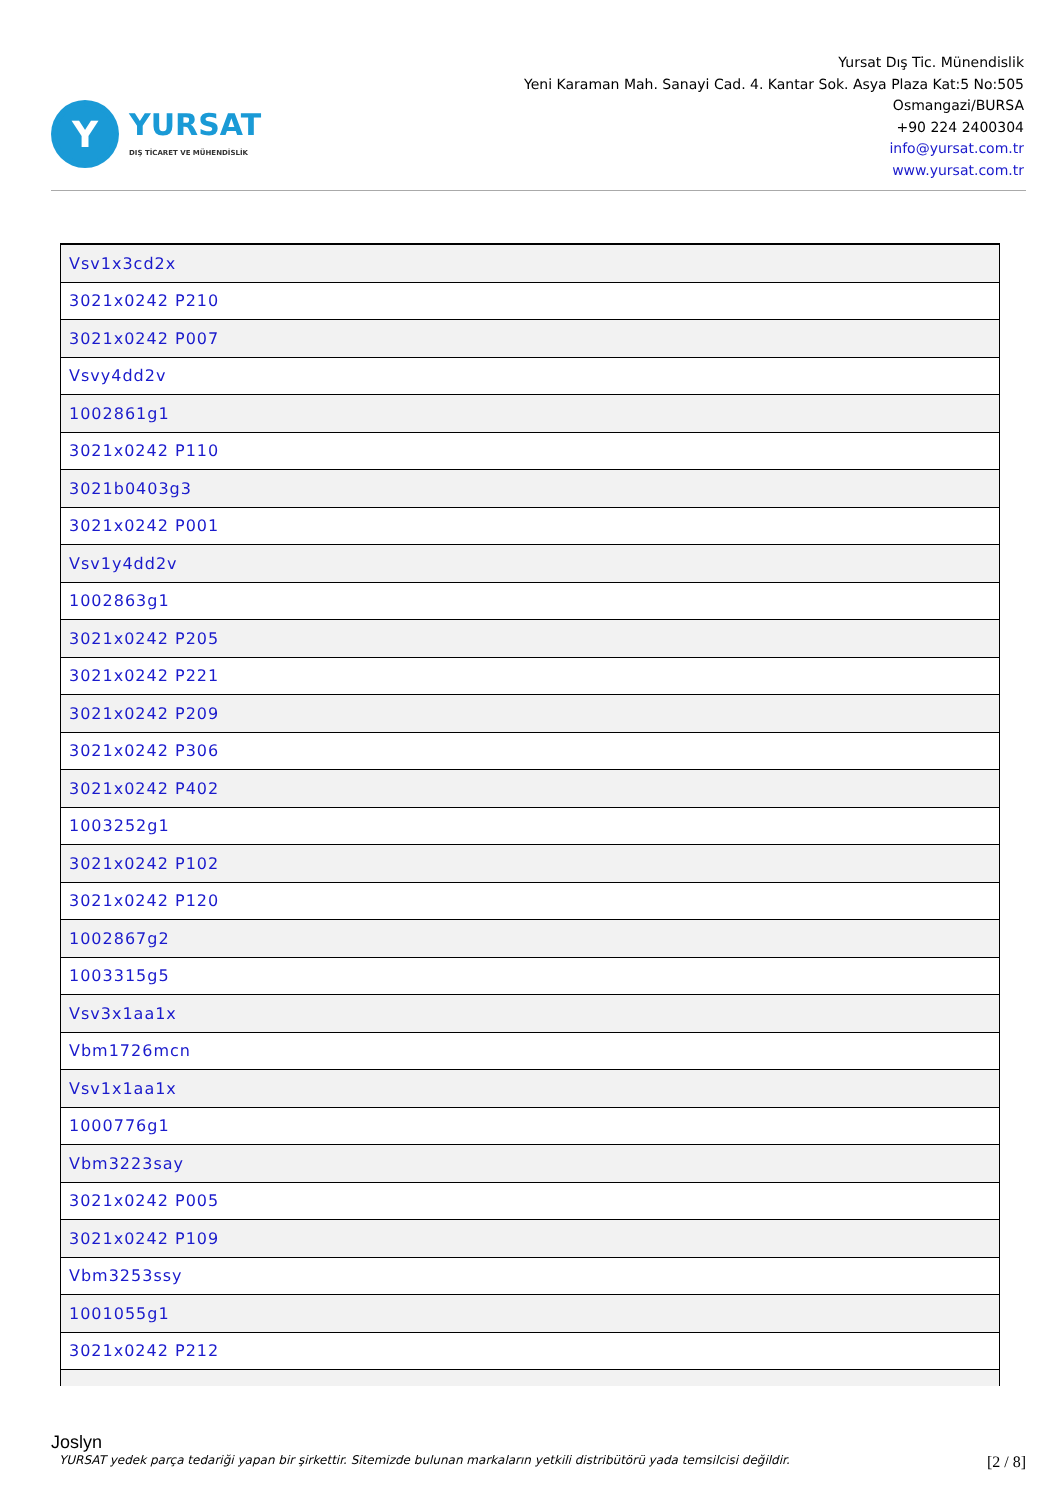Y
YURSAT
DIŞ TİCARET VE MÜHENDİSLİK
Yursat Dış Tic. Münendislik
Yeni Karaman Mah. Sanayi Cad. 4. Kantar Sok. Asya Plaza Kat:5 No:505
Osmangazi/BURSA
+90 224 2400304
info@yursat.com.tr
www.yursat.com.tr
| Vsv1x3cd2x |
| 3021x0242 P210 |
| 3021x0242 P007 |
| Vsvy4dd2v |
| 1002861g1 |
| 3021x0242 P110 |
| 3021b0403g3 |
| 3021x0242 P001 |
| Vsv1y4dd2v |
| 1002863g1 |
| 3021x0242 P205 |
| 3021x0242 P221 |
| 3021x0242 P209 |
| 3021x0242 P306 |
| 3021x0242 P402 |
| 1003252g1 |
| 3021x0242 P102 |
| 3021x0242 P120 |
| 1002867g2 |
| 1003315g5 |
| Vsv3x1aa1x |
| Vbm1726mcn |
| Vsv1x1aa1x |
| 1000776g1 |
| Vbm3223say |
| 3021x0242 P005 |
| 3021x0242 P109 |
| Vbm3253ssy |
| 1001055g1 |
| 3021x0242 P212 |
Joslyn
YURSAT yedek parça tedariği yapan bir şirkettir. Sitemizde bulunan markaların yetkili distribütörü yada temsilcisi değildir. [2 / 8]